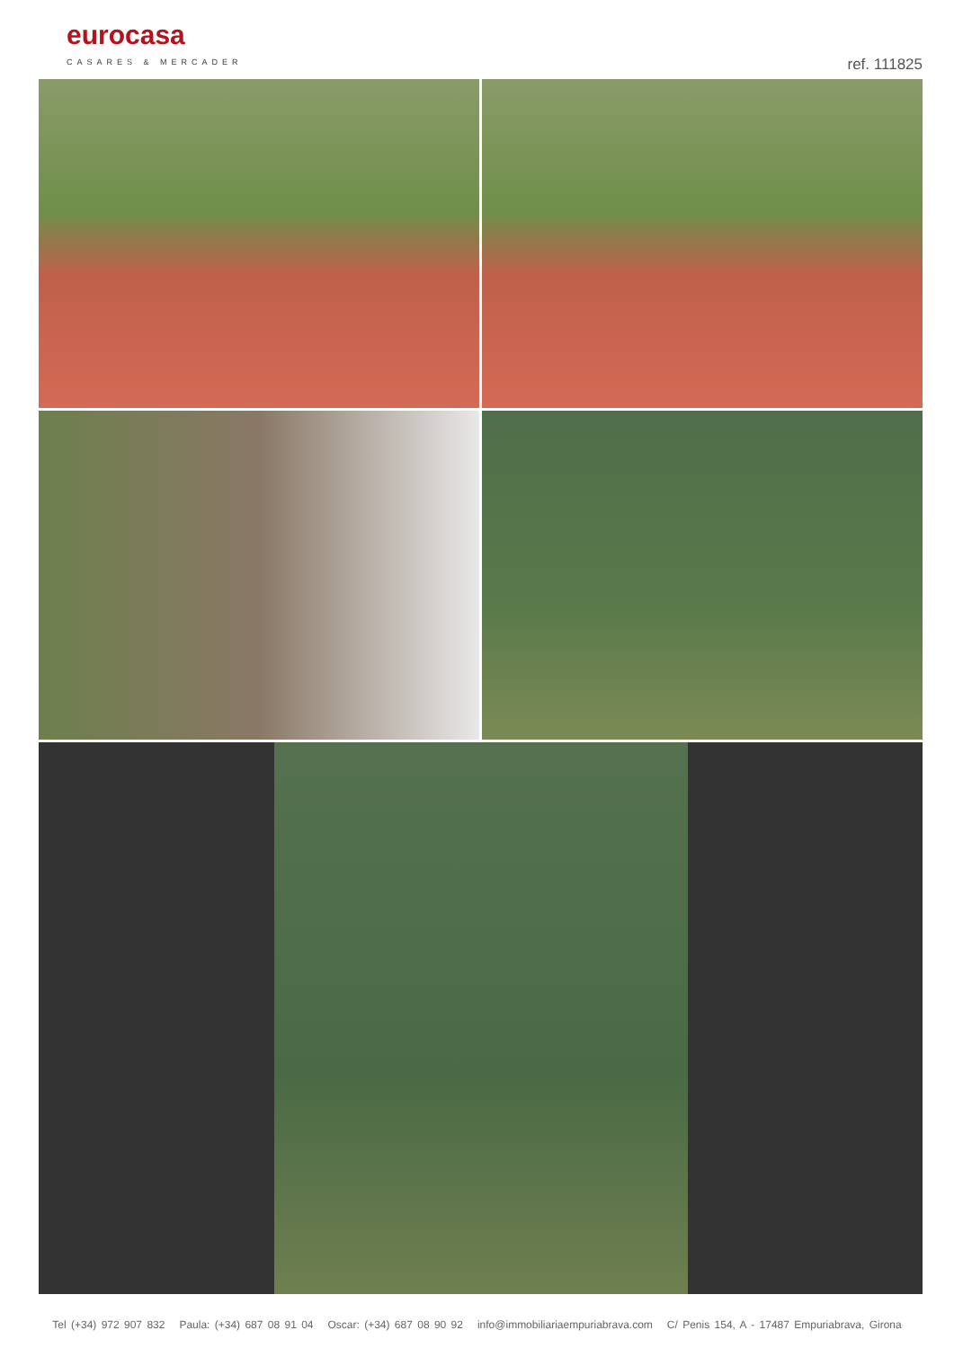eurocasa
CASARES & MERCADER ref. 111825
Tel (+34) 972 907 832 Paula: (+34) 687 08 91 04 Oscar: (+34) 687 08 90 92 info@immobiliariaempuriabrava.com C/ Penis 154, A - 17487 Empuriabrava, Girona